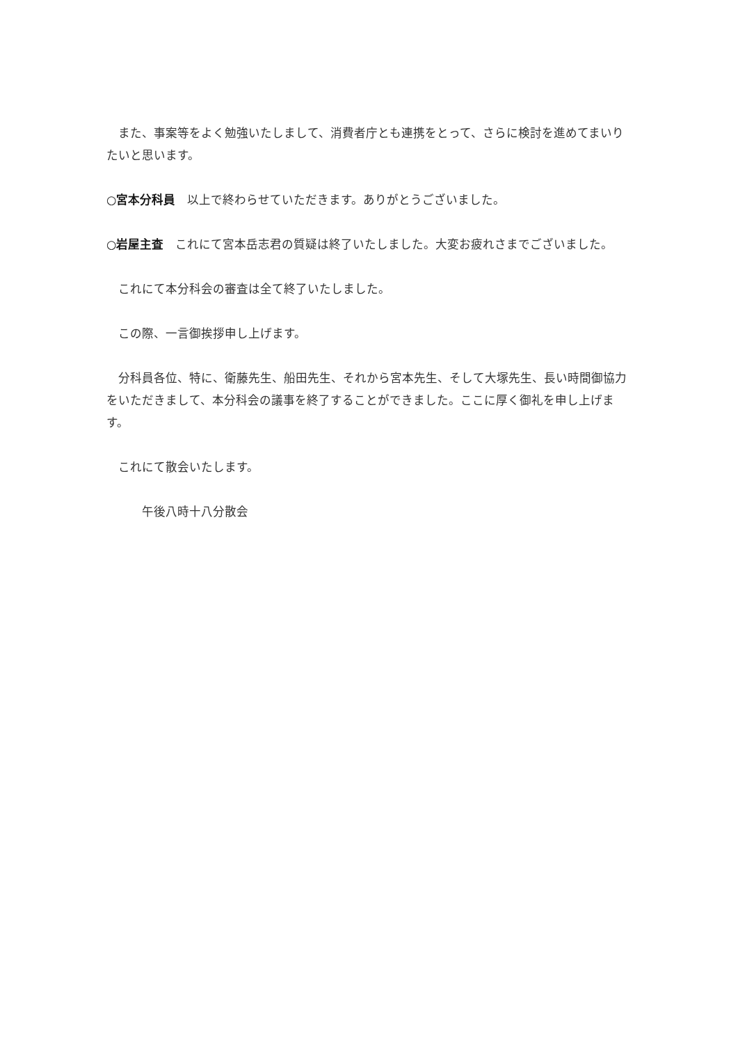また、事案等をよく勉強いたしまして、消費者庁とも連携をとって、さらに検討を進めてまいりたいと思います。
○宮本分科員　以上で終わらせていただきます。ありがとうございました。
○岩屋主査　これにて宮本岳志君の質疑は終了いたしました。大変お疲れさまでございました。
　これにて本分科会の審査は全て終了いたしました。
　この際、一言御挨拶申し上げます。
　分科員各位、特に、衛藤先生、船田先生、それから宮本先生、そして大塚先生、長い時間御協力をいただきまして、本分科会の議事を終了することができました。ここに厚く御礼を申し上げます。
　これにて散会いたします。
　　　午後八時十八分散会